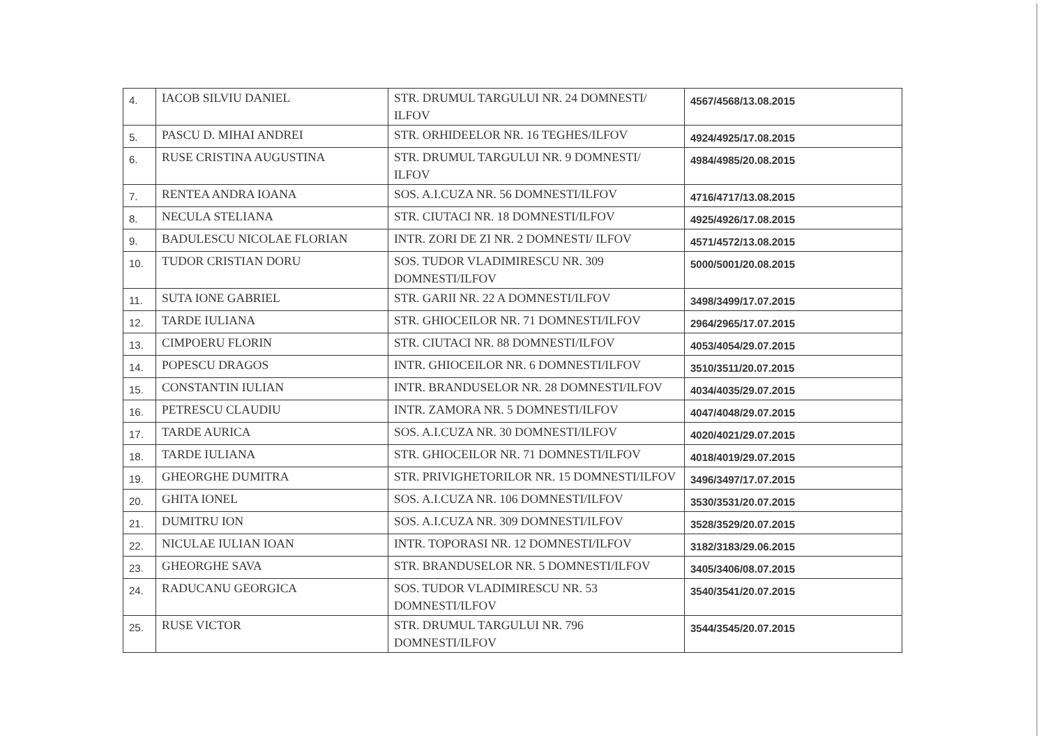| 4. | IACOB SILVIU DANIEL | STR. DRUMUL TARGULUI NR. 24 DOMNESTI/ ILFOV | 4567/4568/13.08.2015 |
| 5. | PASCU D. MIHAI ANDREI | STR. ORHIDEELOR NR. 16 TEGHES/ILFOV | 4924/4925/17.08.2015 |
| 6. | RUSE CRISTINA AUGUSTINA | STR. DRUMUL TARGULUI NR. 9 DOMNESTI/ ILFOV | 4984/4985/20.08.2015 |
| 7. | RENTEA ANDRA IOANA | SOS. A.I.CUZA NR. 56 DOMNESTI/ILFOV | 4716/4717/13.08.2015 |
| 8. | NECULA STELIANA | STR. CIUTACI NR. 18 DOMNESTI/ILFOV | 4925/4926/17.08.2015 |
| 9. | BADULESCU NICOLAE FLORIAN | INTR. ZORI DE ZI NR. 2 DOMNESTI/ ILFOV | 4571/4572/13.08.2015 |
| 10. | TUDOR CRISTIAN DORU | SOS. TUDOR VLADIMIRESCU NR. 309 DOMNESTI/ILFOV | 5000/5001/20.08.2015 |
| 11. | SUTA IONE GABRIEL | STR. GARII NR. 22 A DOMNESTI/ILFOV | 3498/3499/17.07.2015 |
| 12. | TARDE IULIANA | STR. GHIOCEILOR NR. 71 DOMNESTI/ILFOV | 2964/2965/17.07.2015 |
| 13. | CIMPOERU FLORIN | STR. CIUTACI NR. 88 DOMNESTI/ILFOV | 4053/4054/29.07.2015 |
| 14. | POPESCU DRAGOS | INTR. GHIOCEILOR NR. 6 DOMNESTI/ILFOV | 3510/3511/20.07.2015 |
| 15. | CONSTANTIN IULIAN | INTR. BRANDUSELOR NR. 28 DOMNESTI/ILFOV | 4034/4035/29.07.2015 |
| 16. | PETRESCU CLAUDIU | INTR. ZAMORA NR. 5 DOMNESTI/ILFOV | 4047/4048/29.07.2015 |
| 17. | TARDE AURICA | SOS. A.I.CUZA NR. 30 DOMNESTI/ILFOV | 4020/4021/29.07.2015 |
| 18. | TARDE IULIANA | STR. GHIOCEILOR NR. 71 DOMNESTI/ILFOV | 4018/4019/29.07.2015 |
| 19. | GHEORGHE DUMITRA | STR. PRIVIGHETORILOR NR. 15 DOMNESTI/ILFOV | 3496/3497/17.07.2015 |
| 20. | GHITA IONEL | SOS. A.I.CUZA NR. 106 DOMNESTI/ILFOV | 3530/3531/20.07.2015 |
| 21. | DUMITRU ION | SOS. A.I.CUZA NR. 309 DOMNESTI/ILFOV | 3528/3529/20.07.2015 |
| 22. | NICULAE IULIAN IOAN | INTR. TOPORASI NR. 12 DOMNESTI/ILFOV | 3182/3183/29.06.2015 |
| 23. | GHEORGHE SAVA | STR. BRANDUSELOR NR. 5 DOMNESTI/ILFOV | 3405/3406/08.07.2015 |
| 24. | RADUCANU GEORGICA | SOS. TUDOR VLADIMIRESCU NR. 53 DOMNESTI/ILFOV | 3540/3541/20.07.2015 |
| 25. | RUSE VICTOR | STR. DRUMUL TARGULUI NR. 796 DOMNESTI/ILFOV | 3544/3545/20.07.2015 |